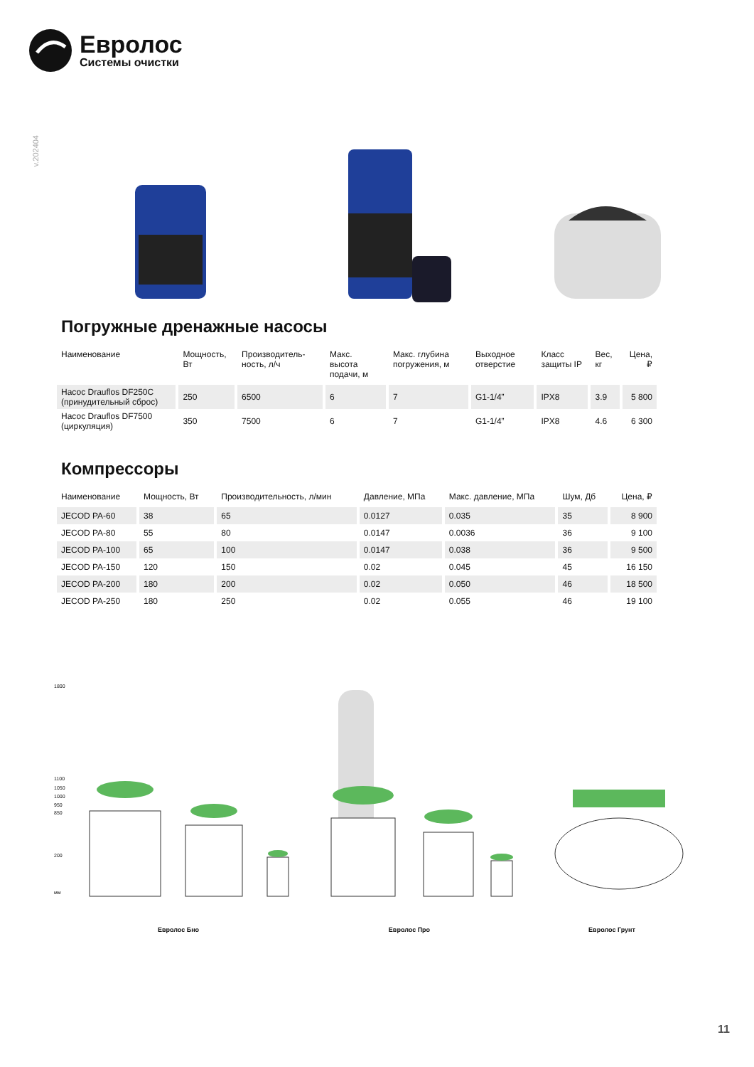Евролос
Системы очистки
v.202404
Погружные дренажные насосы
| Наименование | Мощность, Вт | Производитель-ность, л/ч | Макс. высота подачи, м | Макс. глубина погружения, м | Выходное отверстие | Класс защиты IP | Вес, кг | Цена, ₽ |
| --- | --- | --- | --- | --- | --- | --- | --- | --- |
| Насос Drauflos DF250C (принудительный сброс) | 250 | 6500 | 6 | 7 | G1-1/4” | IPX8 | 3.9 | 5 800 |
| Насос Drauflos DF7500 (циркуляция) | 350 | 7500 | 6 | 7 | G1-1/4” | IPX8 | 4.6 | 6 300 |
Компрессоры
| Наименование | Мощность, Вт | Производительность, л/мин | Давление, МПа | Макс. давление, МПа | Шум, Дб | Цена, ₽ |
| --- | --- | --- | --- | --- | --- | --- |
| JECOD PA-60 | 38 | 65 | 0.0127 | 0.035 | 35 | 8 900 |
| JECOD PA-80 | 55 | 80 | 0.0147 | 0.0036 | 36 | 9 100 |
| JECOD PA-100 | 65 | 100 | 0.0147 | 0.038 | 36 | 9 500 |
| JECOD PA-150 | 120 | 150 | 0.02 | 0.045 | 45 | 16 150 |
| JECOD PA-200 | 180 | 200 | 0.02 | 0.050 | 46 | 18 500 |
| JECOD PA-250 | 180 | 250 | 0.02 | 0.055 | 46 | 19 100 |
1800
1100
1050
1000
950
850
200
мм
Евролос Бно Евролос Про Евролос Грунт
11